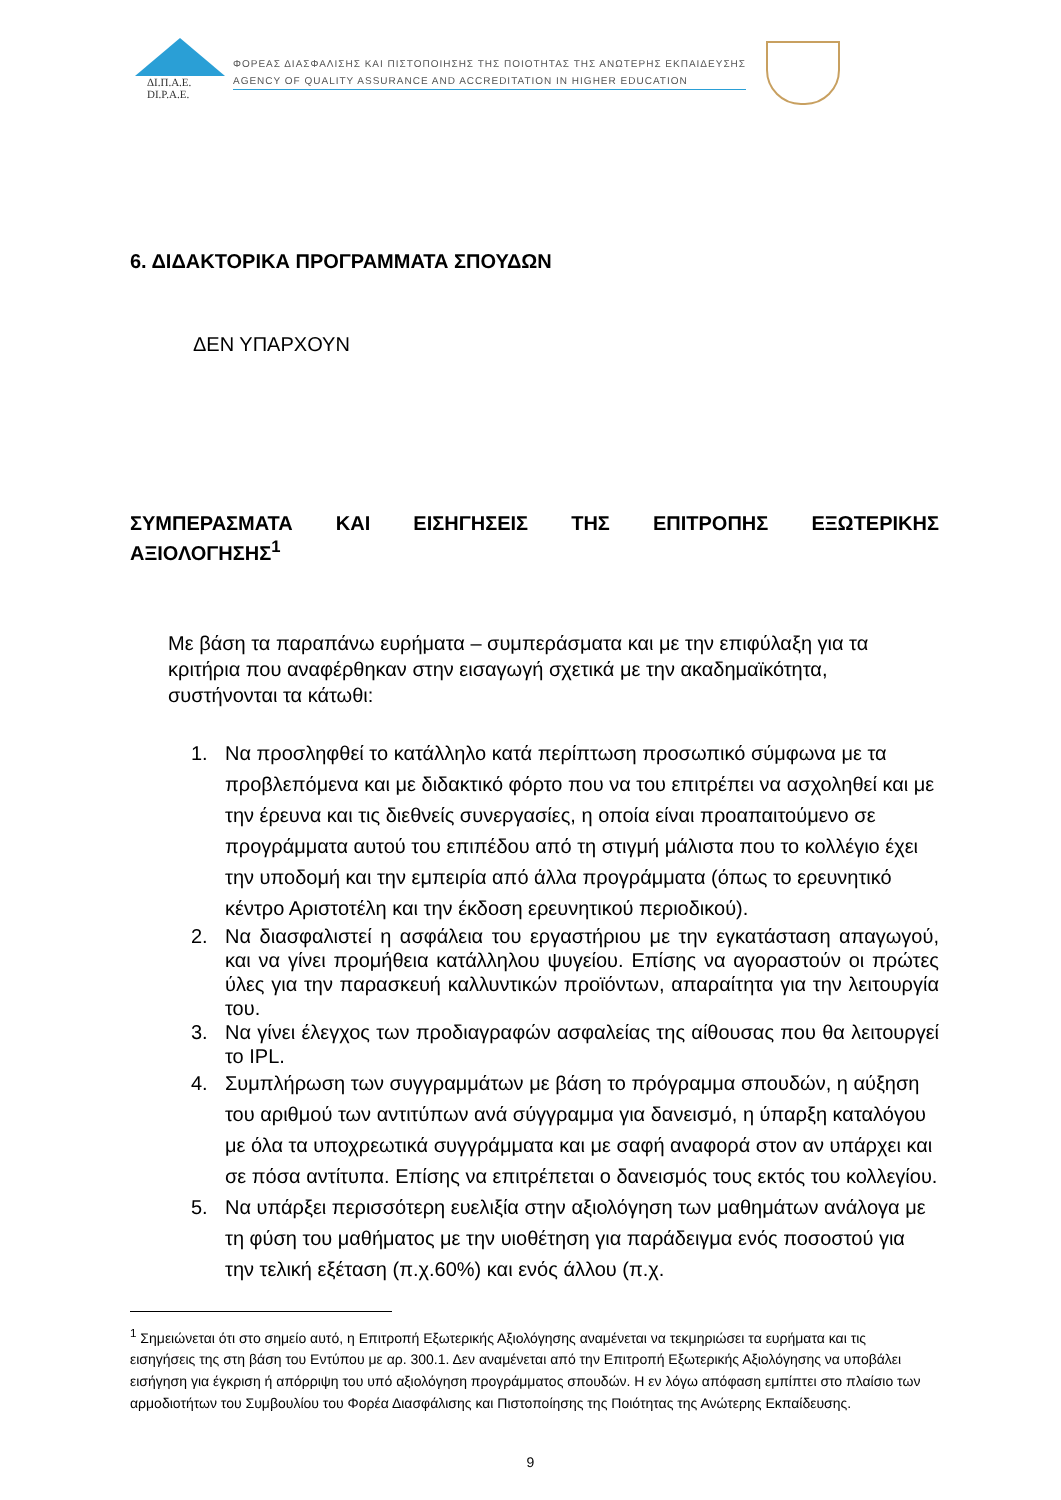ΔΙ.Π.Α.Ε.
DI.P.A.E.
ΦΟΡΕΑΣ ΔΙΑΣΦΑΛΙΣΗΣ ΚΑΙ ΠΙΣΤΟΠΟΙΗΣΗΣ ΤΗΣ ΠΟΙΟΤΗΤΑΣ ΤΗΣ ΑΝΩΤΕΡΗΣ ΕΚΠΑΙΔΕΥΣΗΣ
AGENCY OF QUALITY ASSURANCE AND ACCREDITATION IN HIGHER EDUCATION
6. ΔΙΔΑΚΤΟΡΙΚΑ ΠΡΟΓΡΑΜΜΑΤΑ ΣΠΟΥΔΩΝ
ΔΕΝ ΥΠΑΡΧΟΥΝ
ΣΥΜΠΕΡΑΣΜΑΤΑ ΚΑΙ ΕΙΣΗΓΗΣΕΙΣ ΤΗΣ ΕΠΙΤΡΟΠΗΣ ΕΞΩΤΕΡΙΚΗΣ
ΑΞΙΟΛΟΓΗΣΗΣ<sup>1</sup>
Με βάση τα παραπάνω ευρήματα – συμπεράσματα και με την επιφύλαξη για τα κριτήρια που αναφέρθηκαν στην εισαγωγή σχετικά με την ακαδημαϊκότητα, συστήνονται τα κάτωθι:
1. Να προσληφθεί το κατάλληλο κατά περίπτωση προσωπικό σύμφωνα με τα προβλεπόμενα και με διδακτικό φόρτο που να του επιτρέπει να ασχοληθεί και με την έρευνα και τις διεθνείς συνεργασίες, η οποία είναι προαπαιτούμενο σε προγράμματα αυτού του επιπέδου από τη στιγμή μάλιστα που το κολλέγιο έχει την υποδομή και την εμπειρία από άλλα προγράμματα (όπως το ερευνητικό κέντρο Αριστοτέλη και την έκδοση ερευνητικού περιοδικού).
2. Να διασφαλιστεί η ασφάλεια του εργαστήριου με την εγκατάσταση απαγωγού, και να γίνει προμήθεια κατάλληλου ψυγείου. Επίσης να αγοραστούν οι πρώτες ύλες για την παρασκευή καλλυντικών προϊόντων, απαραίτητα για την λειτουργία του.
3. Να γίνει έλεγχος των προδιαγραφών ασφαλείας της αίθουσας που θα λειτουργεί το IPL.
4. Συμπλήρωση των συγγραμμάτων με βάση το πρόγραμμα σπουδών, η αύξηση του αριθμού των αντιτύπων ανά σύγγραμμα για δανεισμό, η ύπαρξη καταλόγου με όλα τα υποχρεωτικά συγγράμματα και με σαφή αναφορά στον αν υπάρχει και σε πόσα αντίτυπα. Επίσης να επιτρέπεται ο δανεισμός τους εκτός του κολλεγίου.
5. Να υπάρξει περισσότερη ευελιξία στην αξιολόγηση των μαθημάτων ανάλογα με τη φύση του μαθήματος με την υιοθέτηση για παράδειγμα ενός ποσοστού για την τελική εξέταση (π.χ.60%) και ενός άλλου (π.χ.
<sup>1</sup> Σημειώνεται ότι στο σημείο αυτό, η Επιτροπή Εξωτερικής Αξιολόγησης αναμένεται να τεκμηριώσει τα ευρήματα και τις εισηγήσεις της στη βάση του Εντύπου με αρ. 300.1. Δεν αναμένεται από την Επιτροπή Εξωτερικής Αξιολόγησης να υποβάλει εισήγηση για έγκριση ή απόρριψη του υπό αξιολόγηση προγράμματος σπουδών. Η εν λόγω απόφαση εμπίπτει στο πλαίσιο των αρμοδιοτήτων του Συμβουλίου του Φορέα Διασφάλισης και Πιστοποίησης της Ποιότητας της Ανώτερης Εκπαίδευσης.
9